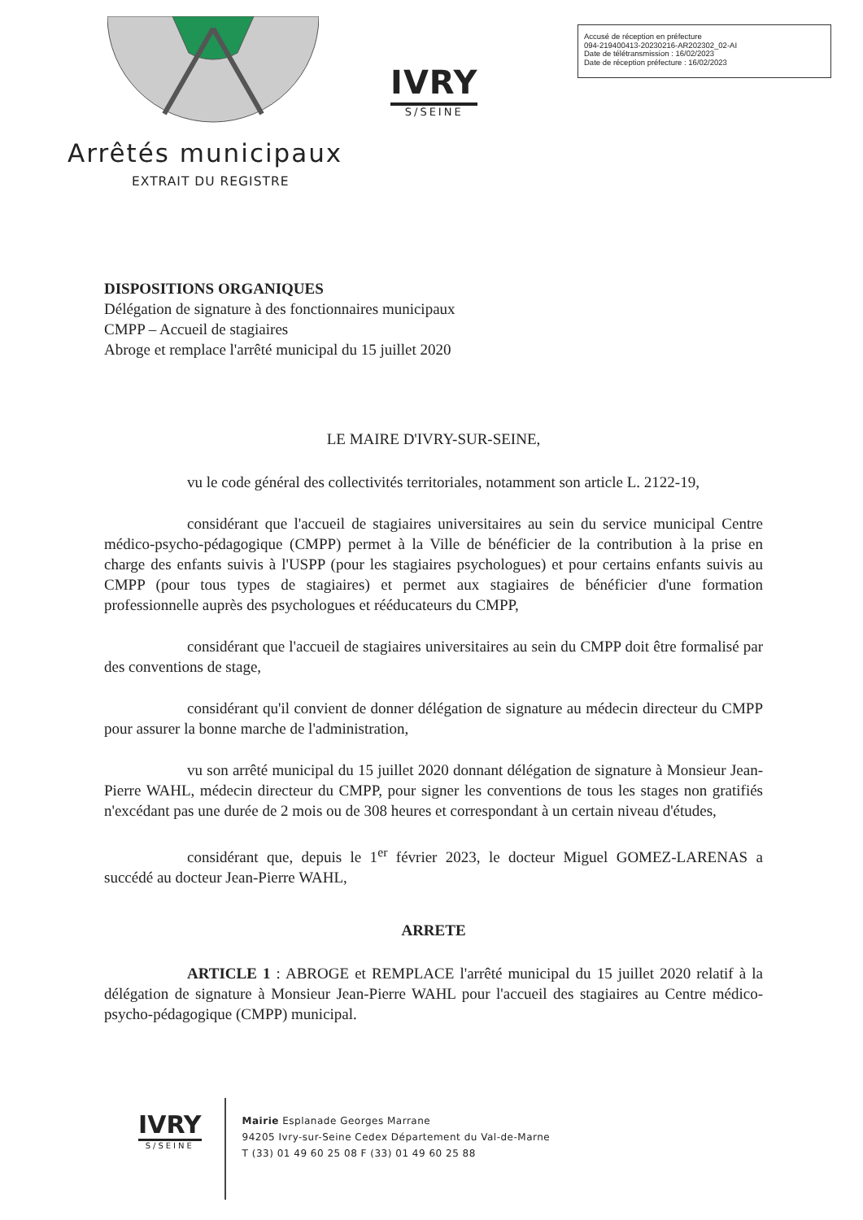Accusé de réception en préfecture
094-219400413-20230216-AR202302_02-AI
Date de télétransmission : 16/02/2023
Date de réception préfecture : 16/02/2023
IVRY
S/SEINE
Arrêtés municipaux
EXTRAIT DU REGISTRE
DISPOSITIONS ORGANIQUES
Délégation de signature à des fonctionnaires municipaux
CMPP – Accueil de stagiaires
Abroge et remplace l'arrêté municipal du 15 juillet 2020
LE MAIRE D'IVRY-SUR-SEINE,
vu le code général des collectivités territoriales, notamment son article L. 2122-19,
considérant que l'accueil de stagiaires universitaires au sein du service municipal Centre médico-psycho-pédagogique (CMPP) permet à la Ville de bénéficier de la contribution à la prise en charge des enfants suivis à l'USPP (pour les stagiaires psychologues) et pour certains enfants suivis au CMPP (pour tous types de stagiaires) et permet aux stagiaires de bénéficier d'une formation professionnelle auprès des psychologues et rééducateurs du CMPP,
considérant que l'accueil de stagiaires universitaires au sein du CMPP doit être formalisé par des conventions de stage,
considérant qu'il convient de donner délégation de signature au médecin directeur du CMPP pour assurer la bonne marche de l'administration,
vu son arrêté municipal du 15 juillet 2020 donnant délégation de signature à Monsieur Jean-Pierre WAHL, médecin directeur du CMPP, pour signer les conventions de tous les stages non gratifiés n'excédant pas une durée de 2 mois ou de 308 heures et correspondant à un certain niveau d'études,
considérant que, depuis le 1<sup>er</sup> février 2023, le docteur Miguel GOMEZ-LARENAS a succédé au docteur Jean-Pierre WAHL,
ARRETE
ARTICLE 1 : ABROGE et REMPLACE l'arrêté municipal du 15 juillet 2020 relatif à la délégation de signature à Monsieur Jean-Pierre WAHL pour l'accueil des stagiaires au Centre médico-psycho-pédagogique (CMPP) municipal.
IVRY
S/SEINE
Mairie Esplanade Georges Marrane
94205 Ivry-sur-Seine Cedex Département du Val-de-Marne
T (33) 01 49 60 25 08 F (33) 01 49 60 25 88